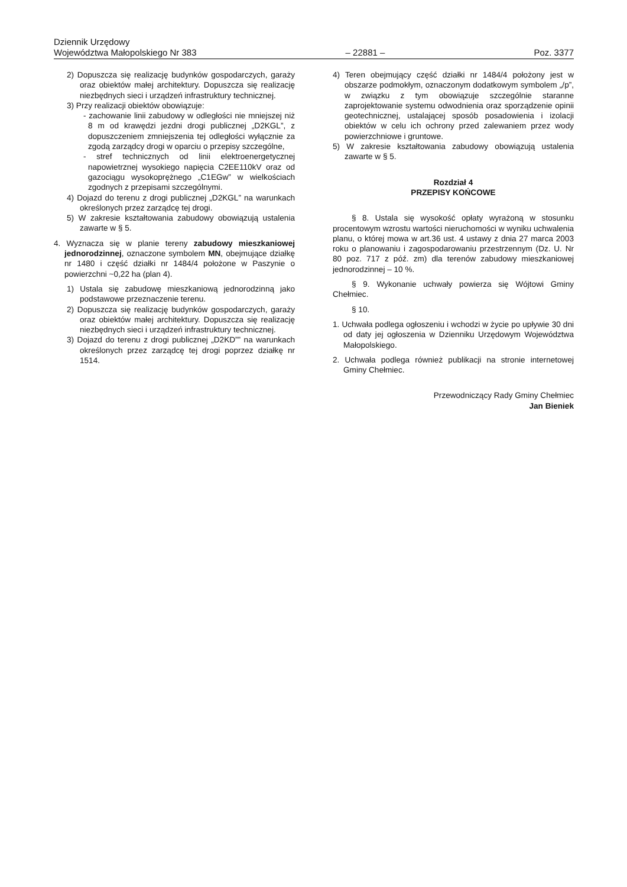Dziennik Urzędowy
Województwa Małopolskiego Nr 383 – 22881 – Poz. 3377
2) Dopuszcza się realizację budynków gospodarczych, garaży oraz obiektów małej architektury. Dopuszcza się realizację niezbędnych sieci i urządzeń infrastruktury technicznej.
3) Przy realizacji obiektów obowiązuje:
- zachowanie linii zabudowy w odległości nie mniejszej niż 8 m od krawędzi jezdni drogi publicznej „D2KGL”, z dopuszczeniem zmniejszenia tej odległości wyłącznie za zgodą zarządcy drogi w oparciu o przepisy szczególne,
- stref technicznych od linii elektroenergetycznej napowietrznej wysokiego napięcia C2EE110kV oraz od gazociągu wysokoprężnego „C1EGw” w wielkościach zgodnych z przepisami szczególnymi.
4) Dojazd do terenu z drogi publicznej „D2KGL” na warunkach określonych przez zarządcę tej drogi.
5) W zakresie kształtowania zabudowy obowiązują ustalenia zawarte w § 5.
4. Wyznacza się w planie tereny zabudowy mieszkaniowej jednorodzinnej, oznaczone symbolem MN, obejmujące działkę nr 1480 i część działki nr 1484/4 położone w Paszynie o powierzchni ~0,22 ha (plan 4).
1) Ustala się zabudowę mieszkaniową jednorodzinną jako podstawowe przeznaczenie terenu.
2) Dopuszcza się realizację budynków gospodarczych, garaży oraz obiektów małej architektury. Dopuszcza się realizację niezbędnych sieci i urządzeń infrastruktury technicznej.
3) Dojazd do terenu z drogi publicznej „D2KD”” na warunkach określonych przez zarządcę tej drogi poprzez działkę nr 1514.
4) Teren obejmujący część działki nr 1484/4 położony jest w obszarze podmokłym, oznaczonym dodatkowym symbolem „/p”, w związku z tym obowiązuje szczególnie staranne zaprojektowanie systemu odwodnienia oraz sporządzenie opinii geotechnicznej, ustalającej sposób posadowienia i izolacji obiektów w celu ich ochrony przed zalewaniem przez wody powierzchniowe i gruntowe.
5) W zakresie kształtowania zabudowy obowiązują ustalenia zawarte w § 5.
Rozdział 4
PRZEPISY KOŃCOWE
§ 8. Ustala się wysokość opłaty wyrażoną w stosunku procentowym wzrostu wartości nieruchomości w wyniku uchwalenia planu, o której mowa w art.36 ust. 4 ustawy z dnia 27 marca 2003 roku o planowaniu i zagospodarowaniu przestrzennym (Dz. U. Nr 80 poz. 717 z póź. zm) dla terenów zabudowy mieszkaniowej jednorodzinnej – 10 %.
§ 9. Wykonanie uchwały powierza się Wójtowi Gminy Chełmiec.
§ 10.
1. Uchwała podlega ogłoszeniu i wchodzi w życie po upływie 30 dni od daty jej ogłoszenia w Dzienniku Urzędowym Województwa Małopolskiego.
2. Uchwała podlega również publikacji na stronie internetowej Gminy Chełmiec.
Przewodniczący Rady Gminy Chełmiec
Jan Bieniek